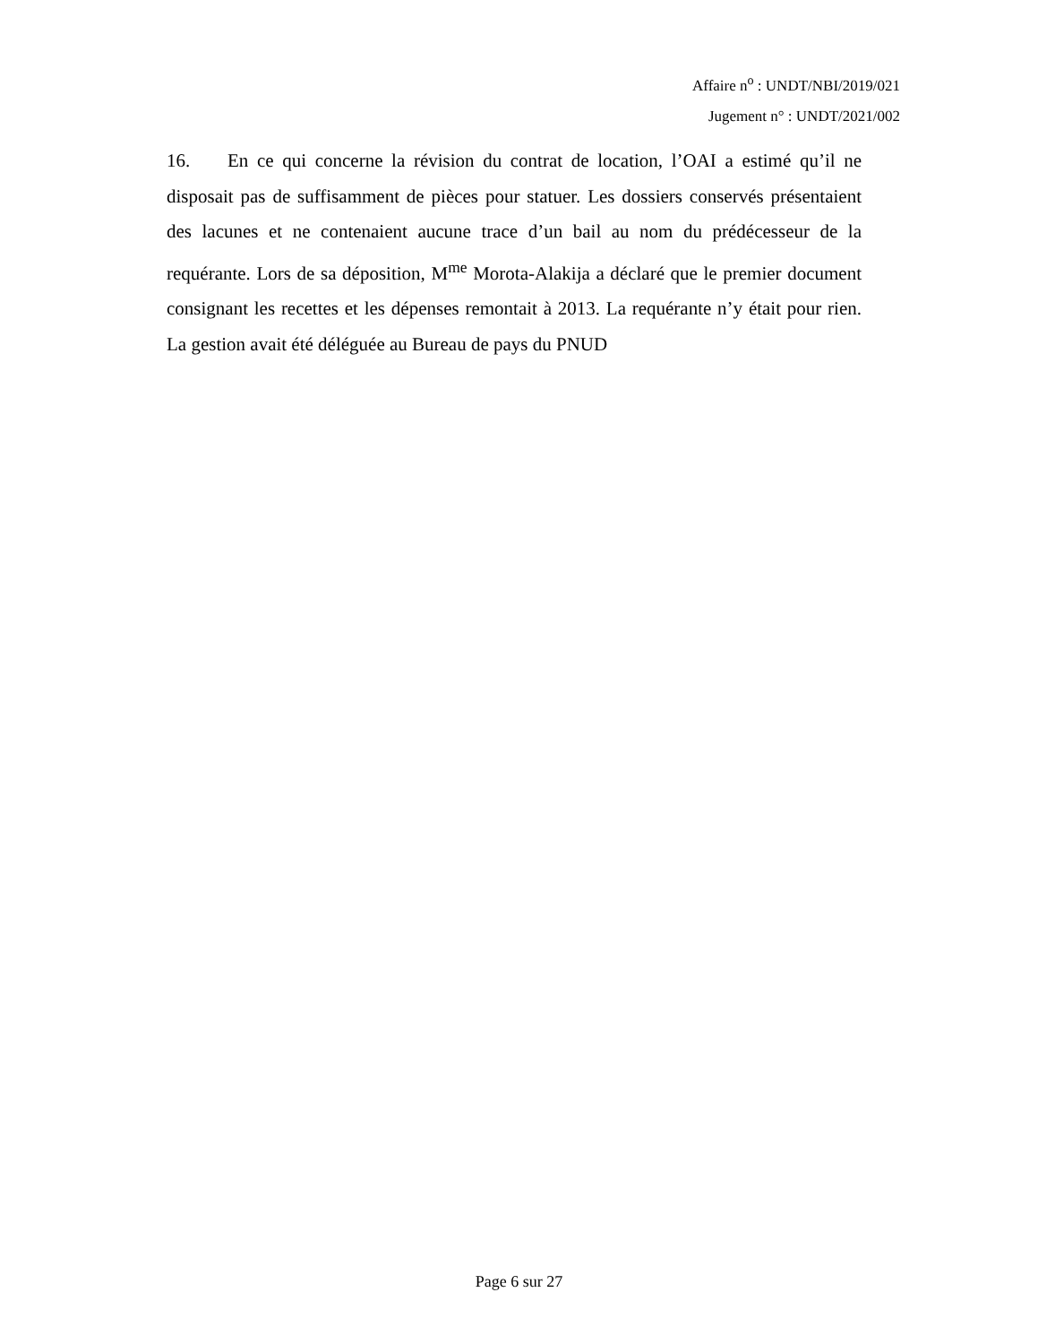Affaire n<sup>o</sup> : UNDT/NBI/2019/021
Jugement n° : UNDT/2021/002
16. En ce qui concerne la révision du contrat de location, l’OAI a estimé qu’il ne disposait pas de suffisamment de pièces pour statuer. Les dossiers conservés présentaient des lacunes et ne contenaient aucune trace d’un bail au nom du prédécesseur de la requérante. Lors de sa déposition, M<sup>me</sup> Morota-Alakija a déclaré que le premier document consignant les recettes et les dépenses remontait à 2013. La requérante n’y était pour rien. La gestion avait été déléguée au Bureau de pays du PNUD
Page 6 sur 27